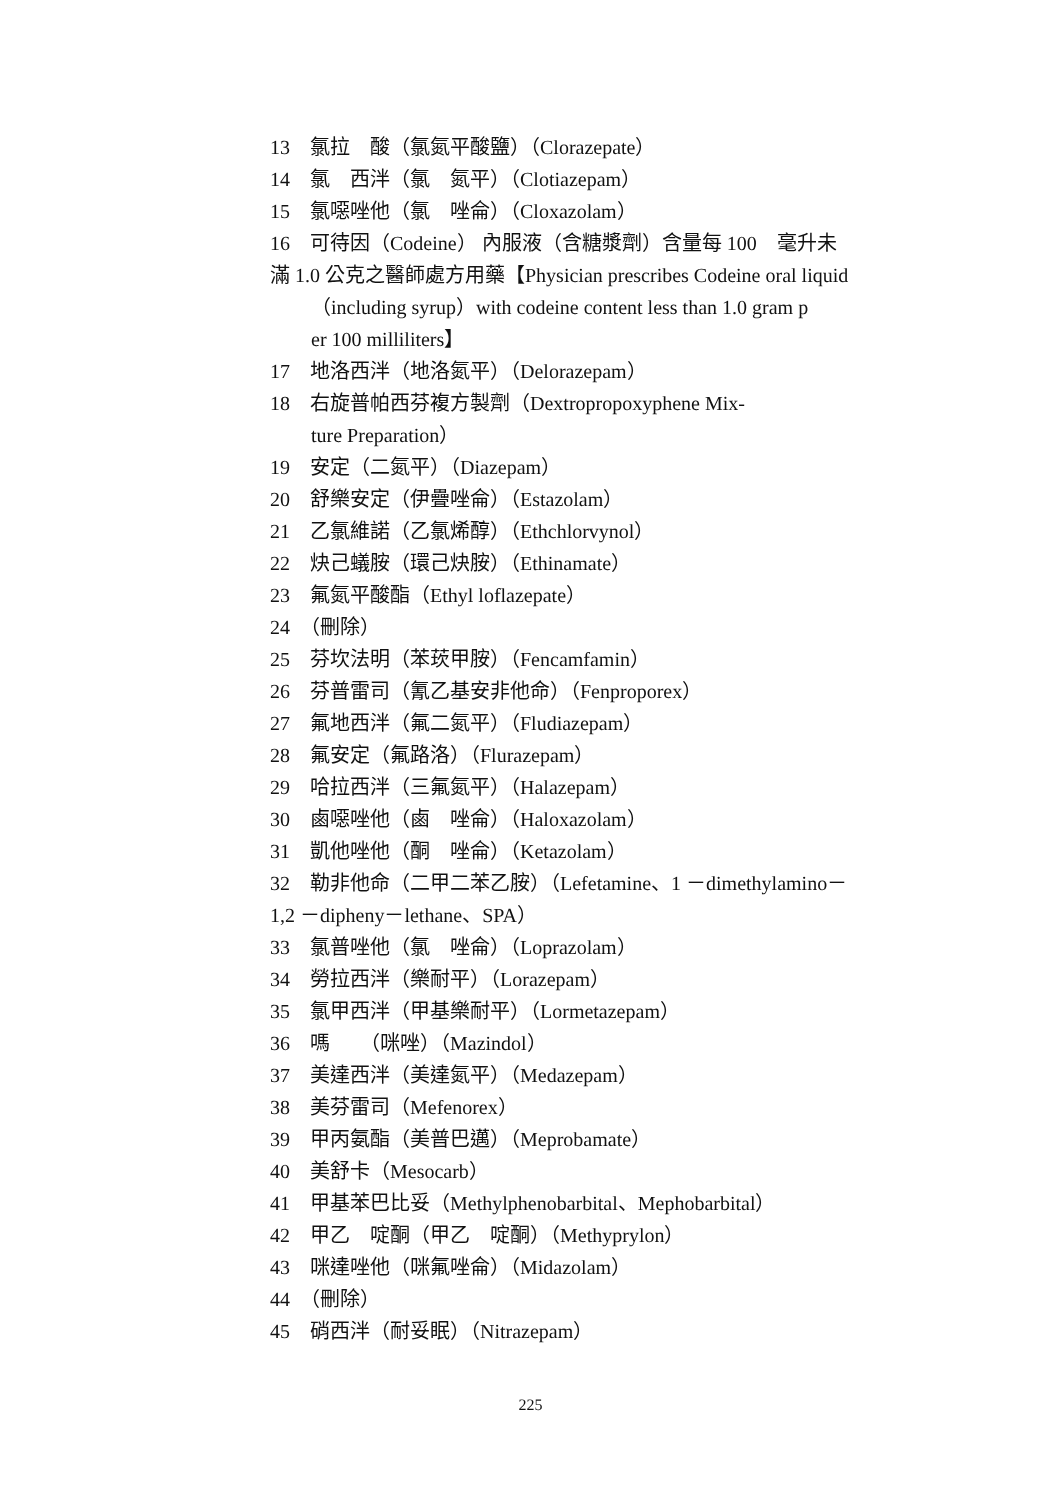13　氯拉　酸（氯氮平酸鹽）（Clorazepate）
14　氯　西泮（氯　氮平）（Clotiazepam）
15　氯噁唑他（氯　唑侖）（Cloxazolam）
16　可待因（Codeine） 內服液（含糖漿劑）含量每 100　毫升未
滿 1.0 公克之醫師處方用藥【Physician prescribes Codeine oral liquid
（including syrup）with codeine content less than 1.0 gram p
er 100 milliliters】
17　地洛西泮（地洛氮平）（Delorazepam）
18　右旋普帕西芬複方製劑（Dextropropoxyphene Mix-
ture Preparation）
19　安定（二氮平）（Diazepam）
20　舒樂安定（伊疊唑侖）（Estazolam）
21　乙氯維諾（乙氯烯醇）（Ethchlorvynol）
22　炔己蟻胺（環己炔胺）（Ethinamate）
23　氟氮平酸酯（Ethyl loflazepate）
24　（刪除）
25　芬坎法明（苯莰甲胺）（Fencamfamin）
26　芬普雷司（氰乙基安非他命）（Fenproporex）
27　氟地西泮（氟二氮平）（Fludiazepam）
28　氟安定（氟路洛）（Flurazepam）
29　哈拉西泮（三氟氮平）（Halazepam）
30　鹵噁唑他（鹵　唑侖）（Haloxazolam）
31　凱他唑他（酮　唑侖）（Ketazolam）
32　勒非他命（二甲二苯乙胺）（Lefetamine、1 －dimethylamino－
1,2 －dipheny－lethane、SPA）
33　氯普唑他（氯　唑侖）（Loprazolam）
34　勞拉西泮（樂耐平）（Lorazepam）
35　氯甲西泮（甲基樂耐平）（Lormetazepam）
36　嗎　　（咪唑）（Mazindol）
37　美達西泮（美達氮平）（Medazepam）
38　美芬雷司（Mefenorex）
39　甲丙氨酯（美普巴邁）（Meprobamate）
40　美舒卡（Mesocarb）
41　甲基苯巴比妥（Methylphenobarbital、Mephobarbital）
42　甲乙　啶酮（甲乙　啶酮）（Methyprylon）
43　咪達唑他（咪氟唑侖）（Midazolam）
44　（刪除）
45　硝西泮（耐妥眠）（Nitrazepam）
225